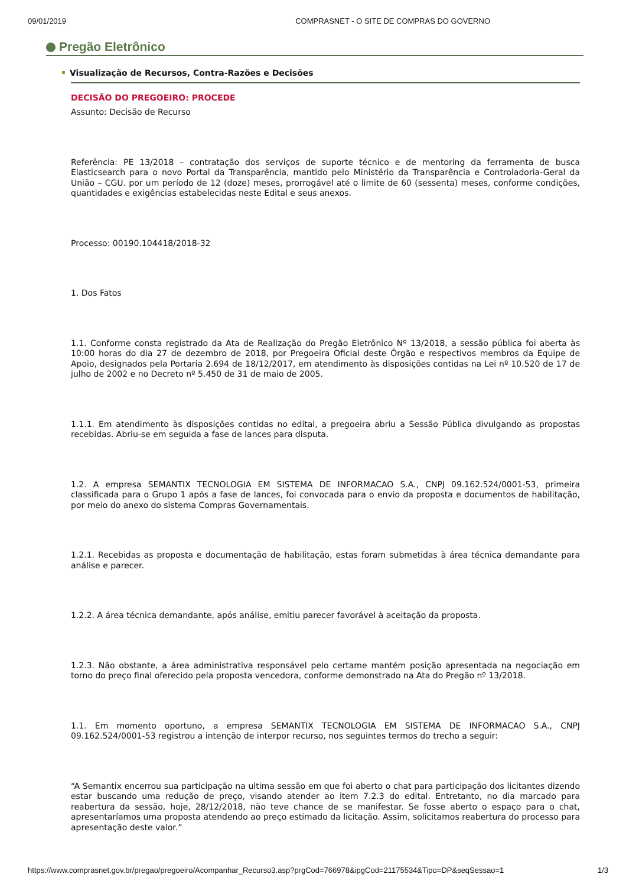09/01/2019 COMPRASNET - O SITE DE COMPRAS DO GOVERNO
Pregão Eletrônico
Visualização de Recursos, Contra-Razões e Decisões
DECISÃO DO PREGOEIRO: PROCEDE
Assunto: Decisão de Recurso
Referência: PE 13/2018 – contratação dos serviços de suporte técnico e de mentoring da ferramenta de busca Elasticsearch para o novo Portal da Transparência, mantido pelo Ministério da Transparência e Controladoria-Geral da União – CGU. por um período de 12 (doze) meses, prorrogável até o limite de 60 (sessenta) meses, conforme condições, quantidades e exigências estabelecidas neste Edital e seus anexos.
Processo: 00190.104418/2018-32
1. Dos Fatos
1.1. Conforme consta registrado da Ata de Realização do Pregão Eletrônico Nº 13/2018, a sessão pública foi aberta às 10:00 horas do dia 27 de dezembro de 2018, por Pregoeira Oficial deste Órgão e respectivos membros da Equipe de Apoio, designados pela Portaria 2.694 de 18/12/2017, em atendimento às disposições contidas na Lei nº 10.520 de 17 de julho de 2002 e no Decreto nº 5.450 de 31 de maio de 2005.
1.1.1. Em atendimento às disposições contidas no edital, a pregoeira abriu a Sessão Pública divulgando as propostas recebidas. Abriu-se em seguida a fase de lances para disputa.
1.2. A empresa SEMANTIX TECNOLOGIA EM SISTEMA DE INFORMACAO S.A., CNPJ 09.162.524/0001-53, primeira classificada para o Grupo 1 após a fase de lances, foi convocada para o envio da proposta e documentos de habilitação, por meio do anexo do sistema Compras Governamentais.
1.2.1. Recebidas as proposta e documentação de habilitação, estas foram submetidas à área técnica demandante para análise e parecer.
1.2.2. A área técnica demandante, após análise, emitiu parecer favorável à aceitação da proposta.
1.2.3. Não obstante, a área administrativa responsável pelo certame mantém posição apresentada na negociação em torno do preço final oferecido pela proposta vencedora, conforme demonstrado na Ata do Pregão nº 13/2018.
1.1. Em momento oportuno, a empresa SEMANTIX TECNOLOGIA EM SISTEMA DE INFORMACAO S.A., CNPJ 09.162.524/0001-53 registrou a intenção de interpor recurso, nos seguintes termos do trecho a seguir:
“A Semantix encerrou sua participação na ultima sessão em que foi aberto o chat para participação dos licitantes dizendo estar buscando uma redução de preço, visando atender ao item 7.2.3 do edital. Entretanto, no dia marcado para reabertura da sessão, hoje, 28/12/2018, não teve chance de se manifestar. Se fosse aberto o espaço para o chat, apresentaríamos uma proposta atendendo ao preço estimado da licitação. Assim, solicitamos reabertura do processo para apresentação deste valor.”
https://www.comprasnet.gov.br/pregao/pregoeiro/Acompanhar_Recurso3.asp?prgCod=766978&ipgCod=21175534&Tipo=DP&seqSessao=1 1/3